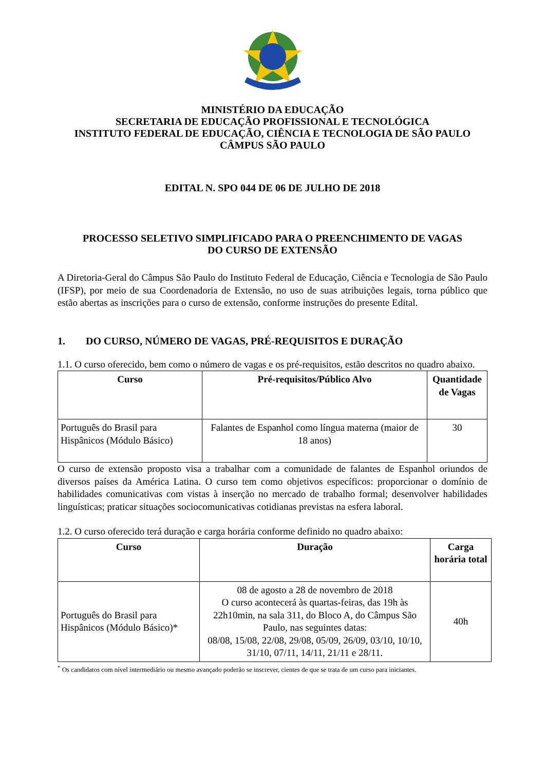MINISTÉRIO DA EDUCAÇÃO
SECRETARIA DE EDUCAÇÃO PROFISSIONAL E TECNOLÓGICA
INSTITUTO FEDERAL DE EDUCAÇÃO, CIÊNCIA E TECNOLOGIA DE SÃO PAULO
CÂMPUS SÃO PAULO
EDITAL N. SPO 044 DE 06 DE JULHO DE 2018
PROCESSO SELETIVO SIMPLIFICADO PARA O PREENCHIMENTO DE VAGAS
DO CURSO DE EXTENSÃO
A Diretoria-Geral do Câmpus São Paulo do Instituto Federal de Educação, Ciência e Tecnologia de São Paulo (IFSP), por meio de sua Coordenadoria de Extensão, no uso de suas atribuições legais, torna público que estão abertas as inscrições para o curso de extensão, conforme instruções do presente Edital.
1. DO CURSO, NÚMERO DE VAGAS, PRÉ-REQUISITOS E DURAÇÃO
1.1. O curso oferecido, bem como o número de vagas e os pré-requisitos, estão descritos no quadro abaixo.
| Curso | Pré-requisitos/Público Alvo | Quantidade de Vagas |
| --- | --- | --- |
| Português do Brasil para Hispânicos (Módulo Básico) | Falantes de Espanhol como língua materna (maior de 18 anos) | 30 |
O curso de extensão proposto visa a trabalhar com a comunidade de falantes de Espanhol oriundos de diversos países da América Latina. O curso tem como objetivos específicos: proporcionar o domínio de habilidades comunicativas com vistas à inserção no mercado de trabalho formal; desenvolver habilidades linguísticas; praticar situações sociocomunicativas cotidianas previstas na esfera laboral.
1.2. O curso oferecido terá duração e carga horária conforme definido no quadro abaixo:
| Curso | Duração | Carga horária total |
| --- | --- | --- |
| Português do Brasil para Hispânicos (Módulo Básico)* | 08 de agosto a 28 de novembro de 2018 O curso acontecerá às quartas-feiras, das 19h às 22h10min, na sala 311, do Bloco A, do Câmpus São Paulo, nas seguintes datas: 08/08, 15/08, 22/08, 29/08, 05/09, 26/09, 03/10, 10/10, 31/10, 07/11, 14/11, 21/11 e 28/11. | 40h |
<sup>*</sup> Os candidatos com nível intermediário ou mesmo avançado poderão se inscrever, cientes de que se trata de um curso para iniciantes.